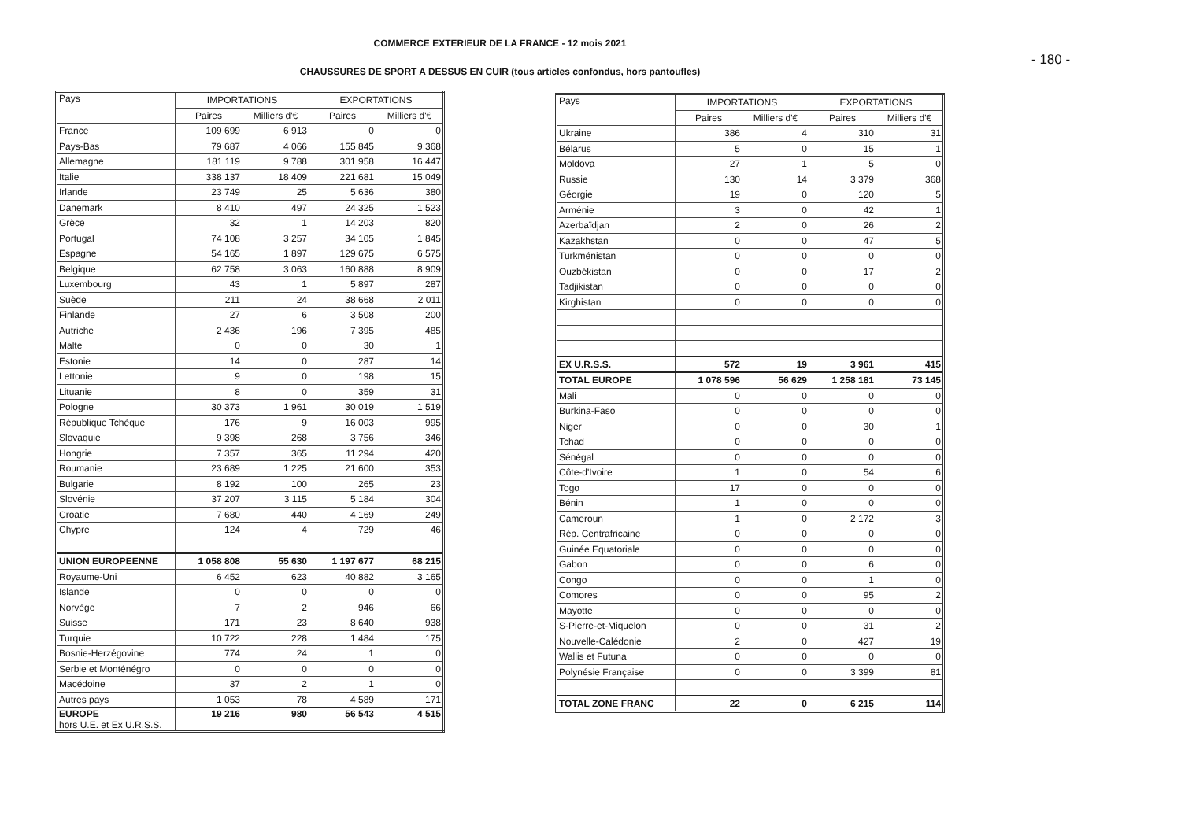COMMERCE EXTERIEUR DE LA FRANCE - 12 mois 2021
- 180 -
CHAUSSURES DE SPORT A DESSUS EN CUIR (tous articles confondus, hors pantoufles)
| Pays | IMPORTATIONS | | EXPORTATIONS | |
| --- | --- | --- | --- | --- |
| | Paires | Milliers d'€ | Paires | Milliers d'€ |
| France | 109 699 | 6 913 | 0 | 0 |
| Pays-Bas | 79 687 | 4 066 | 155 845 | 9 368 |
| Allemagne | 181 119 | 9 788 | 301 958 | 16 447 |
| Italie | 338 137 | 18 409 | 221 681 | 15 049 |
| Irlande | 23 749 | 25 | 5 636 | 380 |
| Danemark | 8 410 | 497 | 24 325 | 1 523 |
| Grèce | 32 | 1 | 14 203 | 820 |
| Portugal | 74 108 | 3 257 | 34 105 | 1 845 |
| Espagne | 54 165 | 1 897 | 129 675 | 6 575 |
| Belgique | 62 758 | 3 063 | 160 888 | 8 909 |
| Luxembourg | 43 | 1 | 5 897 | 287 |
| Suède | 211 | 24 | 38 668 | 2 011 |
| Finlande | 27 | 6 | 3 508 | 200 |
| Autriche | 2 436 | 196 | 7 395 | 485 |
| Malte | 0 | 0 | 30 | 1 |
| Estonie | 14 | 0 | 287 | 14 |
| Lettonie | 9 | 0 | 198 | 15 |
| Lituanie | 8 | 0 | 359 | 31 |
| Pologne | 30 373 | 1 961 | 30 019 | 1 519 |
| République Tchèque | 176 | 9 | 16 003 | 995 |
| Slovaquie | 9 398 | 268 | 3 756 | 346 |
| Hongrie | 7 357 | 365 | 11 294 | 420 |
| Roumanie | 23 689 | 1 225 | 21 600 | 353 |
| Bulgarie | 8 192 | 100 | 265 | 23 |
| Slovénie | 37 207 | 3 115 | 5 184 | 304 |
| Croatie | 7 680 | 440 | 4 169 | 249 |
| Chypre | 124 | 4 | 729 | 46 |
| UNION EUROPEENNE | 1 058 808 | 55 630 | 1 197 677 | 68 215 |
| Royaume-Uni | 6 452 | 623 | 40 882 | 3 165 |
| Islande | 0 | 0 | 0 | 0 |
| Norvège | 7 | 2 | 946 | 66 |
| Suisse | 171 | 23 | 8 640 | 938 |
| Turquie | 10 722 | 228 | 1 484 | 175 |
| Bosnie-Herzégovine | 774 | 24 | 1 | 0 |
| Serbie et Monténégro | 0 | 0 | 0 | 0 |
| Macédoine | 37 | 2 | 1 | 0 |
| Autres pays | 1 053 | 78 | 4 589 | 171 |
| EUROPE hors U.E. et Ex U.R.S.S. | 19 216 | 980 | 56 543 | 4 515 |
| Pays | IMPORTATIONS | | EXPORTATIONS | |
| --- | --- | --- | --- | --- |
| | Paires | Milliers d'€ | Paires | Milliers d'€ |
| Ukraine | 386 | 4 | 310 | 31 |
| Bélarus | 5 | 0 | 15 | 1 |
| Moldova | 27 | 1 | 5 | 0 |
| Russie | 130 | 14 | 3 379 | 368 |
| Géorgie | 19 | 0 | 120 | 5 |
| Arménie | 3 | 0 | 42 | 1 |
| Azerbaïdjan | 2 | 0 | 26 | 2 |
| Kazakhstan | 0 | 0 | 47 | 5 |
| Turkménistan | 0 | 0 | 0 | 0 |
| Ouzbékistan | 0 | 0 | 17 | 2 |
| Tadjikistan | 0 | 0 | 0 | 0 |
| Kirghistan | 0 | 0 | 0 | 0 |
| EX U.R.S.S. | 572 | 19 | 3 961 | 415 |
| TOTAL EUROPE | 1 078 596 | 56 629 | 1 258 181 | 73 145 |
| Mali | 0 | 0 | 0 | 0 |
| Burkina-Faso | 0 | 0 | 0 | 0 |
| Niger | 0 | 0 | 30 | 1 |
| Tchad | 0 | 0 | 0 | 0 |
| Sénégal | 0 | 0 | 0 | 0 |
| Côte-d'Ivoire | 1 | 0 | 54 | 6 |
| Togo | 17 | 0 | 0 | 0 |
| Bénin | 1 | 0 | 0 | 0 |
| Cameroun | 1 | 0 | 2 172 | 3 |
| Rép. Centrafricaine | 0 | 0 | 0 | 0 |
| Guinée Equatoriale | 0 | 0 | 0 | 0 |
| Gabon | 0 | 0 | 6 | 0 |
| Congo | 0 | 0 | 1 | 0 |
| Comores | 0 | 0 | 95 | 2 |
| Mayotte | 0 | 0 | 0 | 0 |
| S-Pierre-et-Miquelon | 0 | 0 | 31 | 2 |
| Nouvelle-Calédonie | 2 | 0 | 427 | 19 |
| Wallis et Futuna | 0 | 0 | 0 | 0 |
| Polynésie Française | 0 | 0 | 3 399 | 81 |
| TOTAL ZONE FRANC | 22 | 0 | 6 215 | 114 |